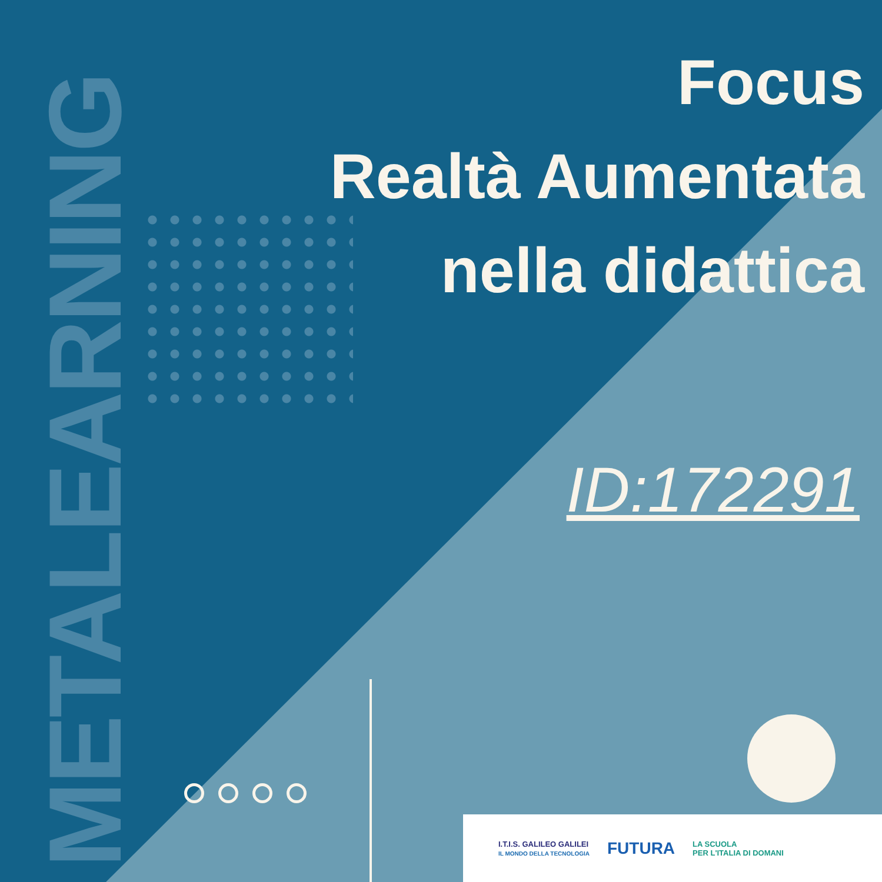METALEARNING
Focus
Realtà Aumentata
nella didattica
ID:172291
I.T.I.S. GALILEO GALILEI
IL MONDO DELLA TECNOLOGIA
FUTURA
LA SCUOLA
PER L'ITALIA DI DOMANI